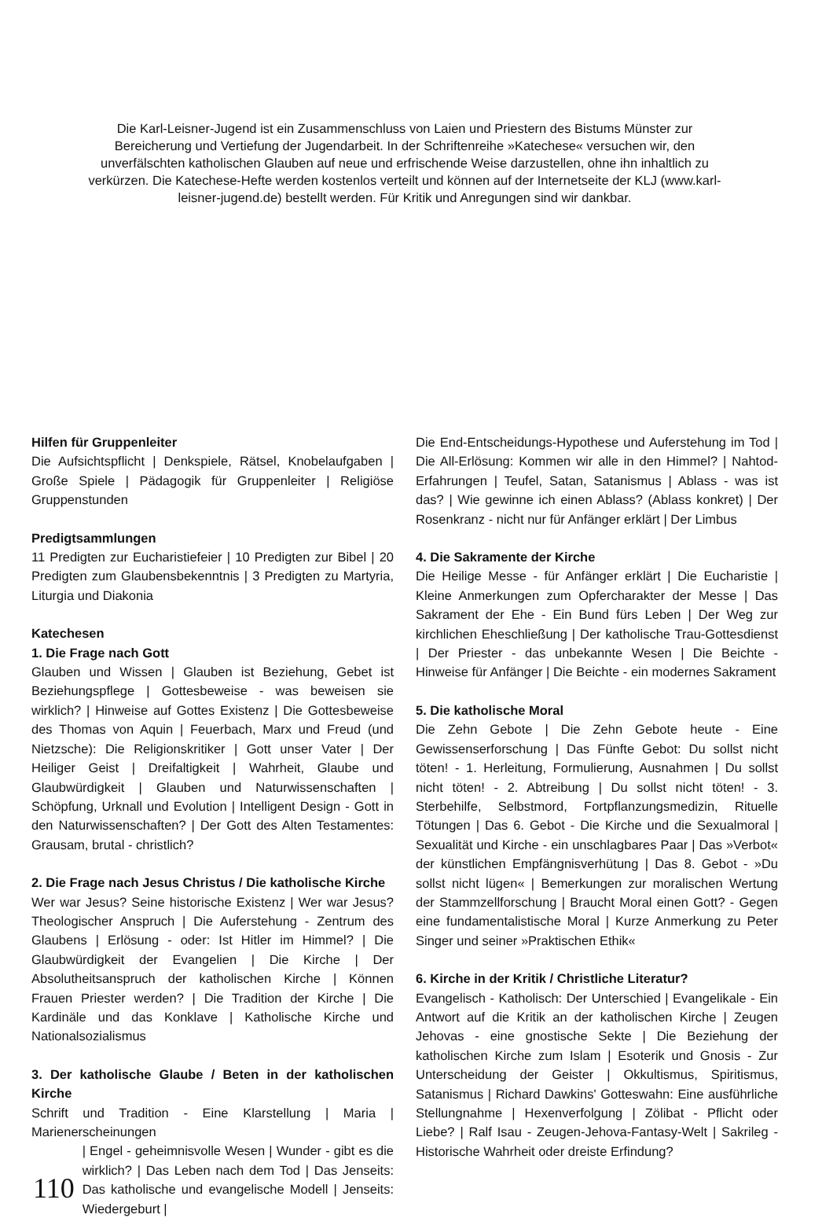Die Karl-Leisner-Jugend ist ein Zusammenschluss von Laien und Priestern des Bistums Münster zur Bereicherung und Vertiefung der Jugendarbeit. In der Schriftenreihe »Katechese« versuchen wir, den unverfälschten katholischen Glauben auf neue und erfrischende Weise darzustellen, ohne ihn inhaltlich zu verkürzen. Die Katechese-Hefte werden kostenlos verteilt und können auf der Internetseite der KLJ (www.karl-leisner-jugend.de) bestellt werden. Für Kritik und Anregungen sind wir dankbar.
Hilfen für Gruppenleiter
Die Aufsichtspflicht | Denkspiele, Rätsel, Knobelaufgaben | Große Spiele | Pädagogik für Gruppenleiter | Religiöse Gruppenstunden
Predigtsammlungen
11 Predigten zur Eucharistiefeier | 10 Predigten zur Bibel | 20 Predigten zum Glaubensbekenntnis | 3 Predigten zu Martyria, Liturgia und Diakonia
Katechesen
1. Die Frage nach Gott
Glauben und Wissen | Glauben ist Beziehung, Gebet ist Beziehungspflege | Gottesbeweise - was beweisen sie wirklich? | Hinweise auf Gottes Existenz | Die Gottesbeweise des Thomas von Aquin | Feuerbach, Marx und Freud (und Nietzsche): Die Religionskritiker | Gott unser Vater | Der Heiliger Geist | Dreifaltigkeit | Wahrheit, Glaube und Glaubwürdigkeit | Glauben und Naturwissenschaften | Schöpfung, Urknall und Evolution | Intelligent Design - Gott in den Naturwissenschaften? | Der Gott des Alten Testamentes: Grausam, brutal - christlich?
2. Die Frage nach Jesus Christus / Die katholische Kirche
Wer war Jesus? Seine historische Existenz | Wer war Jesus? Theologischer Anspruch | Die Auferstehung - Zentrum des Glaubens | Erlösung - oder: Ist Hitler im Himmel? | Die Glaubwürdigkeit der Evangelien | Die Kirche | Der Absolutheitsanspruch der katholischen Kirche | Können Frauen Priester werden? | Die Tradition der Kirche | Die Kardinäle und das Konklave | Katholische Kirche und Nationalsozialismus
3. Der katholische Glaube / Beten in der katholischen Kirche
Schrift und Tradition - Eine Klarstellung | Maria | Marienerscheinungen
110
| Engel - geheimnisvolle Wesen | Wunder - gibt es die wirklich? | Das Leben nach dem Tod | Das Jenseits: Das katholische und evangelische Modell | Jenseits: Wiedergeburt |
Die End-Entscheidungs-Hypothese und Auferstehung im Tod | Die All-Erlösung: Kommen wir alle in den Himmel? | Nahtod-Erfahrungen | Teufel, Satan, Satanismus | Ablass - was ist das? | Wie gewinne ich einen Ablass? (Ablass konkret) | Der Rosenkranz - nicht nur für Anfänger erklärt | Der Limbus
4. Die Sakramente der Kirche
Die Heilige Messe - für Anfänger erklärt | Die Eucharistie | Kleine Anmerkungen zum Opfercharakter der Messe | Das Sakrament der Ehe - Ein Bund fürs Leben | Der Weg zur kirchlichen Eheschließung | Der katholische Trau-Gottesdienst | Der Priester - das unbekannte Wesen | Die Beichte - Hinweise für Anfänger | Die Beichte - ein modernes Sakrament
5. Die katholische Moral
Die Zehn Gebote | Die Zehn Gebote heute - Eine Gewissenserforschung | Das Fünfte Gebot: Du sollst nicht töten! - 1. Herleitung, Formulierung, Ausnahmen | Du sollst nicht töten! - 2. Abtreibung | Du sollst nicht töten! - 3. Sterbehilfe, Selbstmord, Fortpflanzungsmedizin, Rituelle Tötungen | Das 6. Gebot - Die Kirche und die Sexualmoral | Sexualität und Kirche - ein unschlagbares Paar | Das »Verbot« der künstlichen Empfängnisverhütung | Das 8. Gebot - »Du sollst nicht lügen« | Bemerkungen zur moralischen Wertung der Stammzellforschung | Braucht Moral einen Gott? - Gegen eine fundamentalistische Moral | Kurze Anmerkung zu Peter Singer und seiner »Praktischen Ethik«
6. Kirche in der Kritik / Christliche Literatur?
Evangelisch - Katholisch: Der Unterschied | Evangelikale - Ein Antwort auf die Kritik an der katholischen Kirche | Zeugen Jehovas - eine gnostische Sekte | Die Beziehung der katholischen Kirche zum Islam | Esoterik und Gnosis - Zur Unterscheidung der Geister | Okkultismus, Spiritismus, Satanismus | Richard Dawkins' Gotteswahn: Eine ausführliche Stellungnahme | Hexenverfolgung | Zölibat - Pflicht oder Liebe? | Ralf Isau - Zeugen-Jehova-Fantasy-Welt | Sakrileg - Historische Wahrheit oder dreiste Erfindung?